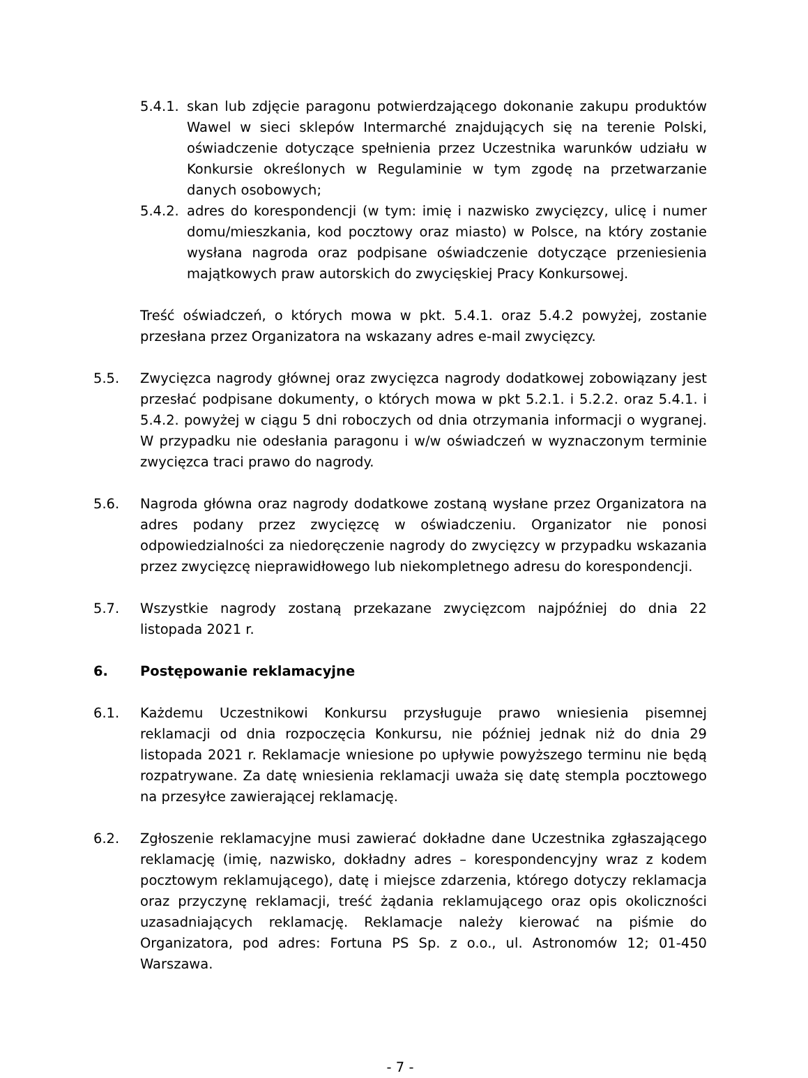5.4.1.
skan lub zdjęcie paragonu potwierdzającego dokonanie zakupu produktów Wawel w sieci sklepów Intermarché znajdujących się na terenie Polski, oświadczenie dotyczące spełnienia przez Uczestnika warunków udziału w Konkursie określonych w Regulaminie w tym zgodę na przetwarzanie danych osobowych;
5.4.2.
adres do korespondencji (w tym: imię i nazwisko zwycięzcy, ulicę i numer domu/mieszkania, kod pocztowy oraz miasto) w Polsce, na który zostanie wysłana nagroda oraz podpisane oświadczenie dotyczące przeniesienia majątkowych praw autorskich do zwycięskiej Pracy Konkursowej.
Treść oświadczeń, o których mowa w pkt. 5.4.1. oraz 5.4.2 powyżej, zostanie przesłana przez Organizatora na wskazany adres e-mail zwycięzcy.
5.5. Zwycięzca nagrody głównej oraz zwycięzca nagrody dodatkowej zobowiązany jest przesłać podpisane dokumenty, o których mowa w pkt 5.2.1. i 5.2.2. oraz 5.4.1. i 5.4.2. powyżej w ciągu 5 dni roboczych od dnia otrzymania informacji o wygranej. W przypadku nie odesłania paragonu i w/w oświadczeń w wyznaczonym terminie zwycięzca traci prawo do nagrody.
5.6. Nagroda główna oraz nagrody dodatkowe zostaną wysłane przez Organizatora na adres podany przez zwycięzcę w oświadczeniu. Organizator nie ponosi odpowiedzialności za niedoręczenie nagrody do zwycięzcy w przypadku wskazania przez zwycięzcę nieprawidłowego lub niekompletnego adresu do korespondencji.
5.7. Wszystkie nagrody zostaną przekazane zwycięzcom najpóźniej do dnia 22 listopada 2021 r.
6. Postępowanie reklamacyjne
6.1. Każdemu Uczestnikowi Konkursu przysługuje prawo wniesienia pisemnej reklamacji od dnia rozpoczęcia Konkursu, nie później jednak niż do dnia 29 listopada 2021 r. Reklamacje wniesione po upływie powyższego terminu nie będą rozpatrywane. Za datę wniesienia reklamacji uważa się datę stempla pocztowego na przesyłce zawierającej reklamację.
6.2. Zgłoszenie reklamacyjne musi zawierać dokładne dane Uczestnika zgłaszającego reklamację (imię, nazwisko, dokładny adres – korespondencyjny wraz z kodem pocztowym reklamującego), datę i miejsce zdarzenia, którego dotyczy reklamacja oraz przyczynę reklamacji, treść żądania reklamującego oraz opis okoliczności uzasadniających reklamację. Reklamacje należy kierować na piśmie do Organizatora, pod adres: Fortuna PS Sp. z o.o., ul. Astronomów 12; 01-450 Warszawa.
- 7 -